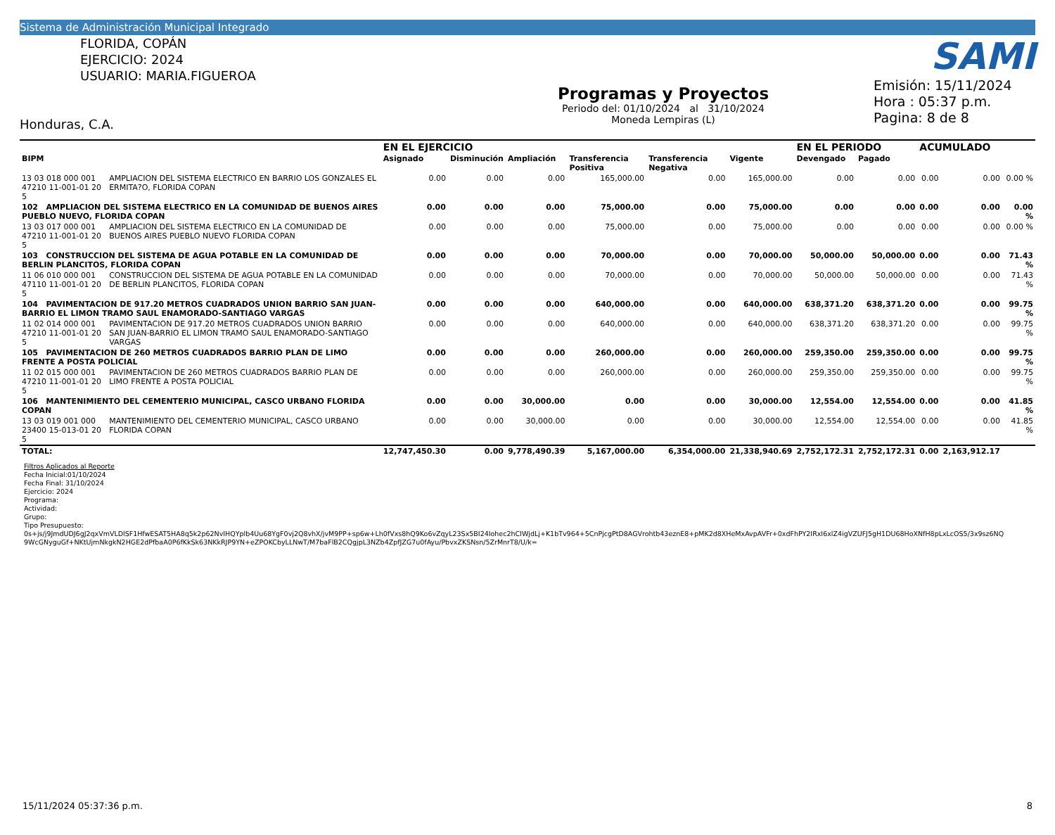Sistema de Administración Municipal Integrado
FLORIDA, COPÁN
EJERCICIO: 2024
USUARIO: MARIA.FIGUEROA
Honduras, C.A.
Programas y Proyectos
Periodo del: 01/10/2024 al 31/10/2024
Moneda Lempiras (L)
SAMI
Emisión: 15/11/2024
Hora : 05:37 p.m.
Pagina: 8 de 8
| | | EN EL EJERCICIO | | | | | | EN EL PERIODO | | ACUMULADO | | |
| --- | --- | --- | --- | --- | --- | --- | --- | --- | --- | --- | --- | --- |
| BIPM | | Asignado | Disminución | Ampliación | Transferencia Positiva | Transferencia Negativa | Vigente | Devengado | Pagado | | | |
| 13 03 018 000 001 47210 11-001-01 20 5 | AMPLIACION DEL SISTEMA ELECTRICO EN BARRIO LOS GONZALES EL ERMITA?O, FLORIDA COPAN | 0.00 | 0.00 | 0.00 | 165,000.00 | 0.00 | 165,000.00 | 0.00 | 0.00 | 0.00 | 0.00 | 0.00 % |
| 102 AMPLIACION DEL SISTEMA ELECTRICO EN LA COMUNIDAD DE BUENOS AIRES PUEBLO NUEVO, FLORIDA COPAN | | 0.00 | 0.00 | 0.00 | 75,000.00 | 0.00 | 75,000.00 | 0.00 | 0.00 | 0.00 | 0.00 | 0.00 % |
| 13 03 017 000 001 47210 11-001-01 20 5 | AMPLIACION DEL SISTEMA ELECTRICO EN LA COMUNIDAD DE BUENOS AIRES PUEBLO NUEVO FLORIDA COPAN | 0.00 | 0.00 | 0.00 | 75,000.00 | 0.00 | 75,000.00 | 0.00 | 0.00 | 0.00 | 0.00 | 0.00 % |
| 103 CONSTRUCCION DEL SISTEMA DE AGUA POTABLE EN LA COMUNIDAD DE BERLIN PLANCITOS, FLORIDA COPAN | | 0.00 | 0.00 | 0.00 | 70,000.00 | 0.00 | 70,000.00 | 50,000.00 | 50,000.00 | 0.00 | 0.00 | 71.43 % |
| 11 06 010 000 001 47110 11-001-01 20 5 | CONSTRUCCION DEL SISTEMA DE AGUA POTABLE EN LA COMUNIDAD DE BERLIN PLANCITOS, FLORIDA COPAN | 0.00 | 0.00 | 0.00 | 70,000.00 | 0.00 | 70,000.00 | 50,000.00 | 50,000.00 | 0.00 | 0.00 | 71.43 % |
| 104 PAVIMENTACION DE 917.20 METROS CUADRADOS UNION BARRIO SAN JUAN-BARRIO EL LIMON TRAMO SAUL ENAMORADO-SANTIAGO VARGAS | | 0.00 | 0.00 | 0.00 | 640,000.00 | 0.00 | 640,000.00 | 638,371.20 | 638,371.20 | 0.00 | 0.00 | 99.75 % |
| 11 02 014 000 001 47210 11-001-01 20 5 | PAVIMENTACION DE 917.20 METROS CUADRADOS UNION BARRIO SAN JUAN-BARRIO EL LIMON TRAMO SAUL ENAMORADO-SANTIAGO VARGAS | 0.00 | 0.00 | 0.00 | 640,000.00 | 0.00 | 640,000.00 | 638,371.20 | 638,371.20 | 0.00 | 0.00 | 99.75 % |
| 105 PAVIMENTACION DE 260 METROS CUADRADOS BARRIO PLAN DE LIMO FRENTE A POSTA POLICIAL | | 0.00 | 0.00 | 0.00 | 260,000.00 | 0.00 | 260,000.00 | 259,350.00 | 259,350.00 | 0.00 | 0.00 | 99.75 % |
| 11 02 015 000 001 47210 11-001-01 20 5 | PAVIMENTACION DE 260 METROS CUADRADOS BARRIO PLAN DE LIMO FRENTE A POSTA POLICIAL | 0.00 | 0.00 | 0.00 | 260,000.00 | 0.00 | 260,000.00 | 259,350.00 | 259,350.00 | 0.00 | 0.00 | 99.75 % |
| 106 MANTENIMIENTO DEL CEMENTERIO MUNICIPAL, CASCO URBANO FLORIDA COPAN | | 0.00 | 0.00 | 30,000.00 | 0.00 | 0.00 | 30,000.00 | 12,554.00 | 12,554.00 | 0.00 | 0.00 | 41.85 % |
| 13 03 019 001 000 23400 15-013-01 20 5 | MANTENIMIENTO DEL CEMENTERIO MUNICIPAL, CASCO URBANO FLORIDA COPAN | 0.00 | 0.00 | 30,000.00 | 0.00 | 0.00 | 30,000.00 | 12,554.00 | 12,554.00 | 0.00 | 0.00 | 41.85 % |
| TOTAL: | | 12,747,450.30 | 0.00 | 9,778,490.39 | 5,167,000.00 | 6,354,000.00 | 21,338,940.69 | 2,752,172.31 | 2,752,172.31 | 0.00 | 2,163,912.17 | |
Filtros Aplicados al Reporte
Fecha Inicial:01/10/2024
Fecha Final: 31/10/2024
Ejercicio: 2024
Programa:
Actividad:
Grupo:
Tipo Presupuesto:
0s+js/j9JmdUDJ6gJ2qxVmVLDlSF1HfwESAT5HA8q5k2p62NvIHQYplb4Uu68YgF0vj2Q8vhX/jvM9PP+sp6w+Lh0fVxs8hQ9Ko6vZqyL23Sx5BI24Iohec2hCIWjdLj+K1bTv964+5CnPjcgPtD8AGVrohtb43eznE8+pMK2d8XHeMxAvpAVFr+0xdFhPY2IRxI6xlZ4igVZUFJ5gH1DU68HoXNfH8pLxLcOS5/3x9sz6NQ 9WcGNyguGf+NKtUjmNkgkN2HGE2dPfbaA0P6fKkSk63NKkRJP9YN+eZPOKCbyLLNwT/M7baFlB2CQgjpL3NZb4ZpfJZG7u0fAyu/PbvxZKSNsn/5ZrMnrT8/U/k=
15/11/2024 05:37:36 p.m. 8